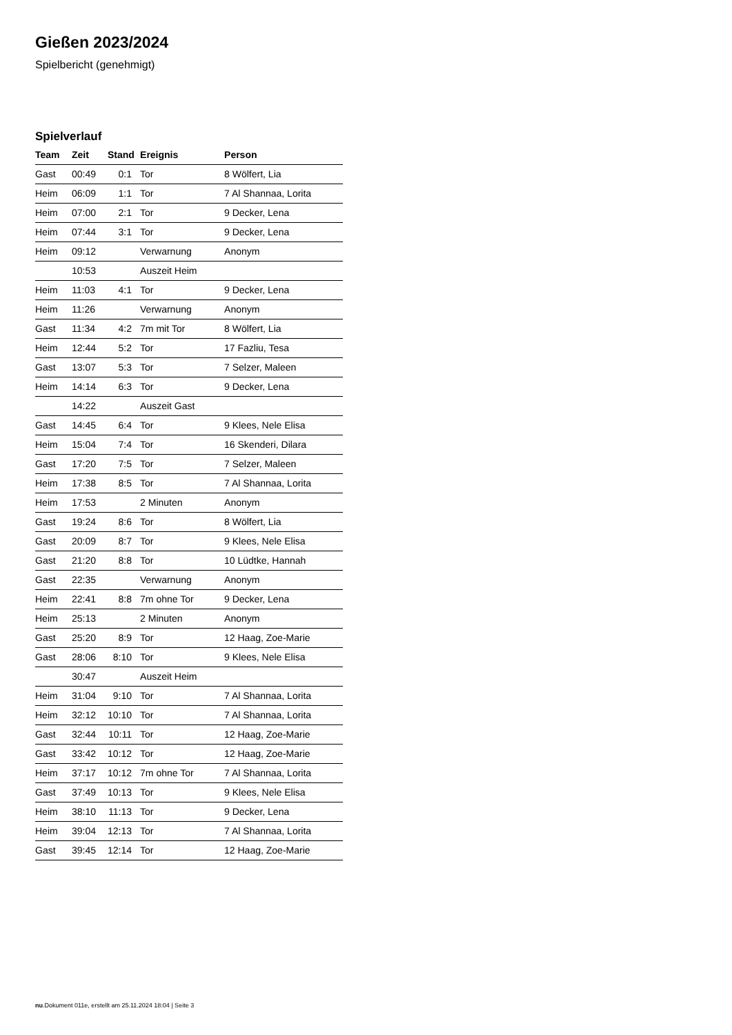Gießen 2023/2024
Spielbericht (genehmigt)
Spielverlauf
| Team | Zeit | Stand | Ereignis | Person |
| --- | --- | --- | --- | --- |
| Gast | 00:49 | 0:1 | Tor | 8 Wölfert, Lia |
| Heim | 06:09 | 1:1 | Tor | 7 Al Shannaa, Lorita |
| Heim | 07:00 | 2:1 | Tor | 9 Decker, Lena |
| Heim | 07:44 | 3:1 | Tor | 9 Decker, Lena |
| Heim | 09:12 | | Verwarnung | Anonym |
| | 10:53 | | Auszeit Heim | |
| Heim | 11:03 | 4:1 | Tor | 9 Decker, Lena |
| Heim | 11:26 | | Verwarnung | Anonym |
| Gast | 11:34 | 4:2 | 7m mit Tor | 8 Wölfert, Lia |
| Heim | 12:44 | 5:2 | Tor | 17 Fazliu, Tesa |
| Gast | 13:07 | 5:3 | Tor | 7 Selzer, Maleen |
| Heim | 14:14 | 6:3 | Tor | 9 Decker, Lena |
| | 14:22 | | Auszeit Gast | |
| Gast | 14:45 | 6:4 | Tor | 9 Klees, Nele Elisa |
| Heim | 15:04 | 7:4 | Tor | 16 Skenderi, Dilara |
| Gast | 17:20 | 7:5 | Tor | 7 Selzer, Maleen |
| Heim | 17:38 | 8:5 | Tor | 7 Al Shannaa, Lorita |
| Heim | 17:53 | | 2 Minuten | Anonym |
| Gast | 19:24 | 8:6 | Tor | 8 Wölfert, Lia |
| Gast | 20:09 | 8:7 | Tor | 9 Klees, Nele Elisa |
| Gast | 21:20 | 8:8 | Tor | 10 Lüdtke, Hannah |
| Gast | 22:35 | | Verwarnung | Anonym |
| Heim | 22:41 | 8:8 | 7m ohne Tor | 9 Decker, Lena |
| Heim | 25:13 | | 2 Minuten | Anonym |
| Gast | 25:20 | 8:9 | Tor | 12 Haag, Zoe-Marie |
| Gast | 28:06 | 8:10 | Tor | 9 Klees, Nele Elisa |
| | 30:47 | | Auszeit Heim | |
| Heim | 31:04 | 9:10 | Tor | 7 Al Shannaa, Lorita |
| Heim | 32:12 | 10:10 | Tor | 7 Al Shannaa, Lorita |
| Gast | 32:44 | 10:11 | Tor | 12 Haag, Zoe-Marie |
| Gast | 33:42 | 10:12 | Tor | 12 Haag, Zoe-Marie |
| Heim | 37:17 | 10:12 | 7m ohne Tor | 7 Al Shannaa, Lorita |
| Gast | 37:49 | 10:13 | Tor | 9 Klees, Nele Elisa |
| Heim | 38:10 | 11:13 | Tor | 9 Decker, Lena |
| Heim | 39:04 | 12:13 | Tor | 7 Al Shannaa, Lorita |
| Gast | 39:45 | 12:14 | Tor | 12 Haag, Zoe-Marie |
nu.Dokument 011e, erstellt am 25.11.2024 18:04 | Seite 3